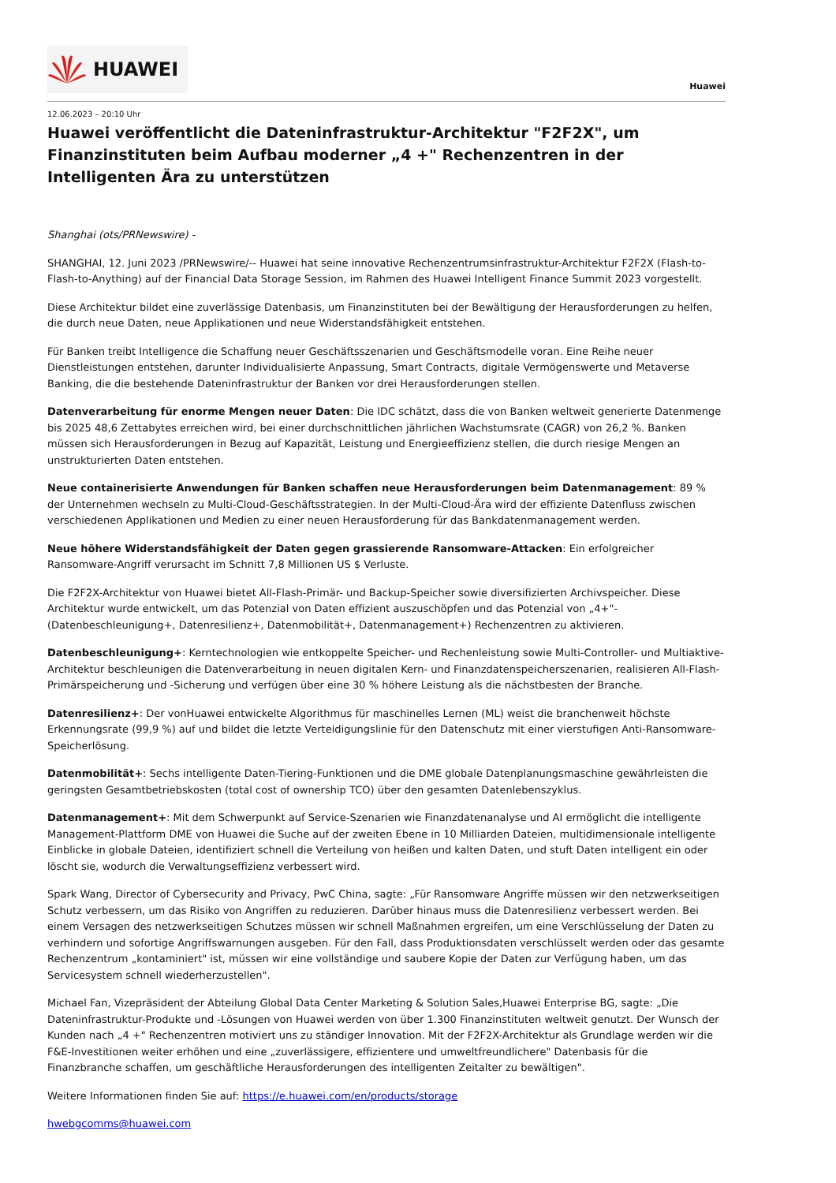HUAWEI
Huawei
12.06.2023 – 20:10 Uhr
Huawei veröffentlicht die Dateninfrastruktur-Architektur "F2F2X", um Finanzinstituten beim Aufbau moderner „4 +" Rechenzentren in der Intelligenten Ära zu unterstützen
Shanghai (ots/PRNewswire) -
SHANGHAI, 12. Juni 2023 /PRNewswire/-- Huawei hat seine innovative Rechenzentrumsinfrastruktur-Architektur F2F2X (Flash-to-Flash-to-Anything) auf der Financial Data Storage Session, im Rahmen des Huawei Intelligent Finance Summit 2023 vorgestellt.
Diese Architektur bildet eine zuverlässige Datenbasis, um Finanzinstituten bei der Bewältigung der Herausforderungen zu helfen, die durch neue Daten, neue Applikationen und neue Widerstandsfähigkeit entstehen.
Für Banken treibt Intelligence die Schaffung neuer Geschäftsszenarien und Geschäftsmodelle voran. Eine Reihe neuer Dienstleistungen entstehen, darunter Individualisierte Anpassung, Smart Contracts, digitale Vermögenswerte und Metaverse Banking, die die bestehende Dateninfrastruktur der Banken vor drei Herausforderungen stellen.
Datenverarbeitung für enorme Mengen neuer Daten: Die IDC schätzt, dass die von Banken weltweit generierte Datenmenge bis 2025 48,6 Zettabytes erreichen wird, bei einer durchschnittlichen jährlichen Wachstumsrate (CAGR) von 26,2 %. Banken müssen sich Herausforderungen in Bezug auf Kapazität, Leistung und Energieeffizienz stellen, die durch riesige Mengen an unstrukturierten Daten entstehen.
Neue containerisierte Anwendungen für Banken schaffen neue Herausforderungen beim Datenmanagement: 89 % der Unternehmen wechseln zu Multi-Cloud-Geschäftsstrategien. In der Multi-Cloud-Ära wird der effiziente Datenfluss zwischen verschiedenen Applikationen und Medien zu einer neuen Herausforderung für das Bankdatenmanagement werden.
Neue höhere Widerstandsfähigkeit der Daten gegen grassierende Ransomware-Attacken: Ein erfolgreicher Ransomware-Angriff verursacht im Schnitt 7,8 Millionen US $ Verluste.
Die F2F2X-Architektur von Huawei bietet All-Flash-Primär- und Backup-Speicher sowie diversifizierten Archivspeicher. Diese Architektur wurde entwickelt, um das Potenzial von Daten effizient auszuschöpfen und das Potenzial von „4+"-(Datenbeschleunigung+, Datenresilienz+, Datenmobilität+, Datenmanagement+) Rechenzentren zu aktivieren.
Datenbeschleunigung+: Kerntechnologien wie entkoppelte Speicher- und Rechenleistung sowie Multi-Controller- und Multiaktive-Architektur beschleunigen die Datenverarbeitung in neuen digitalen Kern- und Finanzdatenspeicherszenarien, realisieren All-Flash-Primärspeicherung und -Sicherung und verfügen über eine 30 % höhere Leistung als die nächstbesten der Branche.
Datenresilienz+: Der vonHuawei entwickelte Algorithmus für maschinelles Lernen (ML) weist die branchenweit höchste Erkennungsrate (99,9 %) auf und bildet die letzte Verteidigungslinie für den Datenschutz mit einer vierstufigen Anti-Ransomware-Speicherlösung.
Datenmobilität+: Sechs intelligente Daten-Tiering-Funktionen und die DME globale Datenplanungsmaschine gewährleisten die geringsten Gesamtbetriebskosten (total cost of ownership TCO) über den gesamten Datenlebenszyklus.
Datenmanagement+: Mit dem Schwerpunkt auf Service-Szenarien wie Finanzdatenanalyse und AI ermöglicht die intelligente Management-Plattform DME von Huawei die Suche auf der zweiten Ebene in 10 Milliarden Dateien, multidimensionale intelligente Einblicke in globale Dateien, identifiziert schnell die Verteilung von heißen und kalten Daten, und stuft Daten intelligent ein oder löscht sie, wodurch die Verwaltungseffizienz verbessert wird.
Spark Wang, Director of Cybersecurity and Privacy, PwC China, sagte: „Für Ransomware Angriffe müssen wir den netzwerkseitigen Schutz verbessern, um das Risiko von Angriffen zu reduzieren. Darüber hinaus muss die Datenresilienz verbessert werden. Bei einem Versagen des netzwerkseitigen Schutzes müssen wir schnell Maßnahmen ergreifen, um eine Verschlüsselung der Daten zu verhindern und sofortige Angriffswarnungen ausgeben. Für den Fall, dass Produktionsdaten verschlüsselt werden oder das gesamte Rechenzentrum „kontaminiert" ist, müssen wir eine vollständige und saubere Kopie der Daten zur Verfügung haben, um das Servicesystem schnell wiederherzustellen".
Michael Fan, Vizepräsident der Abteilung Global Data Center Marketing & Solution Sales,Huawei Enterprise BG, sagte: „Die Dateninfrastruktur-Produkte und -Lösungen von Huawei werden von über 1.300 Finanzinstituten weltweit genutzt. Der Wunsch der Kunden nach „4 +" Rechenzentren motiviert uns zu ständiger Innovation. Mit der F2F2X-Architektur als Grundlage werden wir die F&E-Investitionen weiter erhöhen und eine „zuverlässigere, effizientere und umweltfreundlichere" Datenbasis für die Finanzbranche schaffen, um geschäftliche Herausforderungen des intelligenten Zeitalter zu bewältigen".
Weitere Informationen finden Sie auf: https://e.huawei.com/en/products/storage
hwebgcomms@huawei.com